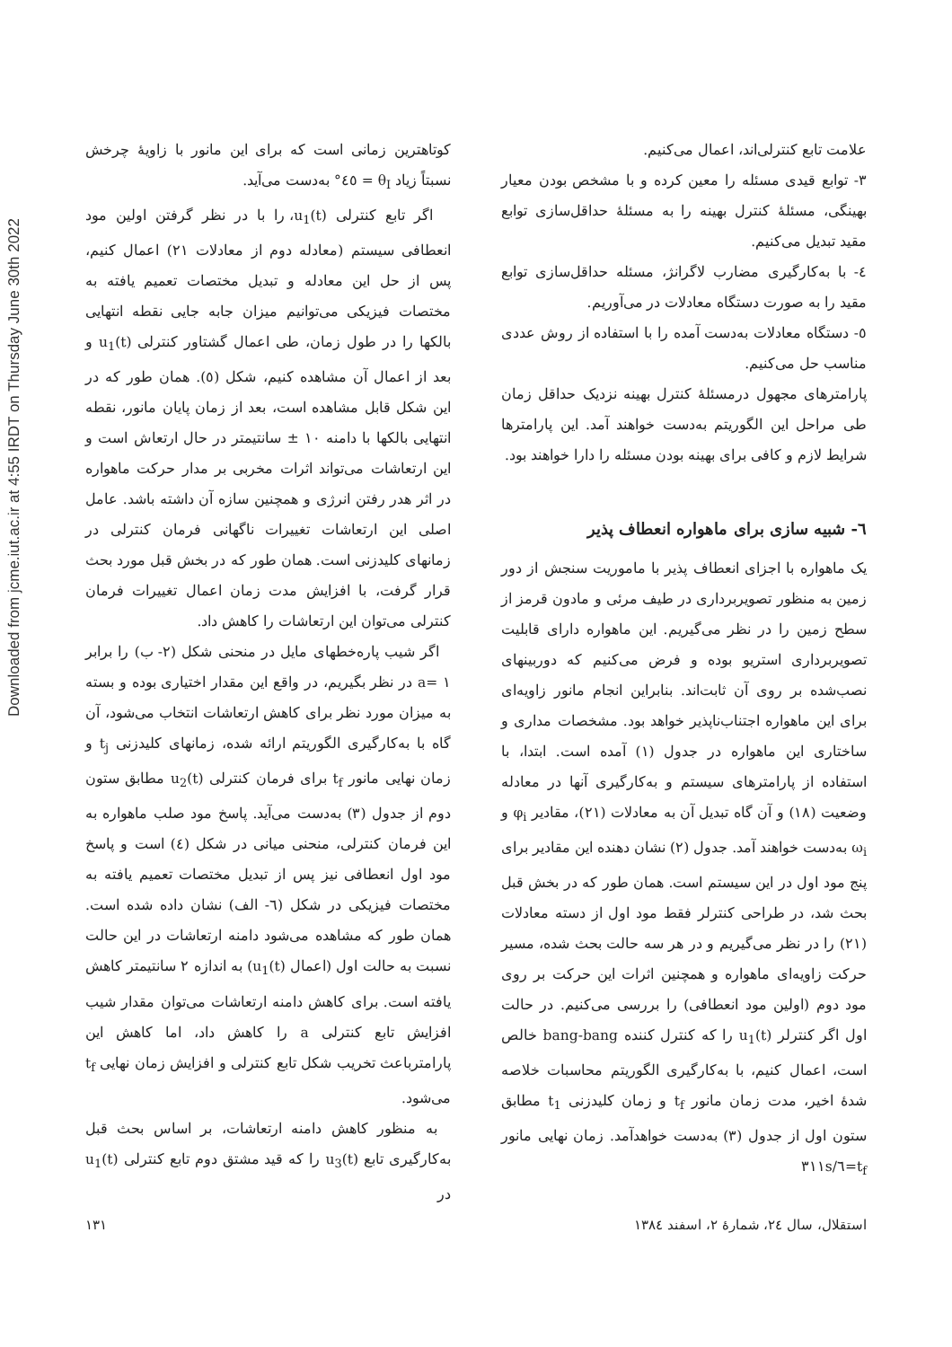Downloaded from jcme.iut.ac.ir at 4:55 IRDT on Thursday June 30th 2022
علامت تابع کنترلی‌اند، اعمال می‌کنیم.
۳- توابع قیدی مسئله را معین کرده و با مشخص بودن معیار بهینگی، مسئلهٔ کنترل بهینه را به مسئلهٔ حداقل‌سازی توابع مقید تبدیل می‌کنیم.
٤- با به‌کارگیری مضارب لاگرانژ، مسئله حداقل‌سازی توابع مقید را به صورت دستگاه معادلات در می‌آوریم.
٥- دستگاه معادلات به‌دست آمده را با استفاده از روش عددی مناسب حل می‌کنیم.
پارامترهای مجهول درمسئلهٔ کنترل بهینه نزدیک حداقل زمان طی مراحل این الگوریتم به‌دست خواهند آمد. این پارامترها شرایط لازم و کافی برای بهینه بودن مسئله را دارا خواهند بود.
٦- شبیه سازی برای ماهواره انعطاف پذیر
یک ماهواره با اجزای انعطاف پذیر با ماموریت سنجش از دور زمین به منظور تصویربرداری در طیف مرئی و مادون قرمز از سطح زمین را در نظر می‌گیریم. این ماهواره دارای قابلیت تصویربرداری استریو بوده و فرض می‌کنیم که دوربینهای نصب‌شده بر روی آن ثابت‌اند. بنابراین انجام مانور زاویه‌ای برای این ماهواره اجتناب‌ناپذیر خواهد بود. مشخصات مداری و ساختاری این ماهواره در جدول (۱) آمده است. ابتدا، با استفاده از پارامترهای سیستم و به‌کارگیری آنها در معادله وضعیت (۱۸) و آن گاه تبدیل آن به معادلات (۲۱)، مقادیر φ<sub>i</sub> و ω<sub>i</sub> به‌دست خواهند آمد. جدول (۲) نشان دهنده این مقادیر برای پنج مود اول در این سیستم است. همان طور که در بخش قبل بحث شد، در طراحی کنترلر فقط مود اول از دسته معادلات (۲۱) را در نظر می‌گیریم و در هر سه حالت بحث شده، مسیر حرکت زاویه‌ای ماهواره و همچنین اثرات این حرکت بر روی مود دوم (اولین مود انعطافی) را بررسی می‌کنیم. در حالت اول اگر کنترلر u<sub>1</sub>(t) را که کنترل کننده bang-bang خالص است، اعمال کنیم، با به‌کارگیری الگوریتم محاسبات خلاصه شدهٔ اخیر، مدت زمان مانور t<sub>f</sub> و زمان کلیدزنی t<sub>1</sub> مطابق ستون اول از جدول (۳) به‌دست خواهدآمد. زمان نهایی مانور t<sub>f</sub>=٦/۳۱۱s
کوتاهترین زمانی است که برای این مانور با زاویهٔ چرخش نسبتاً زیاد θ<sub>I</sub> = ٤٥° به‌دست می‌آید.
اگر تابع کنترلی u<sub>1</sub>(t)، را با در نظر گرفتن اولین مود انعطافی سیستم (معادله دوم از معادلات ۲۱) اعمال کنیم، پس از حل این معادله و تبدیل مختصات تعمیم یافته به مختصات فیزیکی می‌توانیم میزان جابه جایی نقطه انتهایی بالکها را در طول زمان، طی اعمال گشتاور کنترلی u<sub>1</sub>(t) و بعد از اعمال آن مشاهده کنیم، شکل (٥). همان طور که در این شکل قابل مشاهده است، بعد از زمان پایان مانور، نقطه انتهایی بالکها با دامنه ۱۰ ± سانتیمتر در حال ارتعاش است و این ارتعاشات می‌تواند اثرات مخربی بر مدار حرکت ماهواره در اثر هدر رفتن انرژی و همچنین سازه آن داشته باشد. عامل اصلی این ارتعاشات تغییرات ناگهانی فرمان کنترلی در زمانهای کلیدزنی است. همان طور که در بخش قبل مورد بحث قرار گرفت، با افزایش مدت زمان اعمال تغییرات فرمان کنترلی می‌توان این ارتعاشات را کاهش داد.
اگر شیب پاره‌خطهای مایل در منحنی شکل (۲- ب) را برابر a= ۱ در نظر بگیریم، در واقع این مقدار اختیاری بوده و بسته به میزان مورد نظر برای کاهش ارتعاشات انتخاب می‌شود، آن گاه با به‌کارگیری الگوریتم ارائه شده، زمانهای کلیدزنی t<sub>j</sub> و زمان نهایی مانور t<sub>f</sub> برای فرمان کنترلی u<sub>2</sub>(t) مطابق ستون دوم از جدول (۳) به‌دست می‌آید. پاسخ مود صلب ماهواره به این فرمان کنترلی، منحنی میانی در شکل (٤) است و پاسخ مود اول انعطافی نیز پس از تبدیل مختصات تعمیم یافته به مختصات فیزیکی در شکل (٦- الف) نشان داده شده است. همان طور که مشاهده می‌شود دامنه ارتعاشات در این حالت نسبت به حالت اول (اعمال u<sub>1</sub>(t)) به اندازه ۲ سانتیمتر کاهش یافته است. برای کاهش دامنه ارتعاشات می‌توان مقدار شیب افزایش تابع کنترلی a را کاهش داد، اما کاهش این پارامترباعث تخریب شکل تابع کنترلی و افزایش زمان نهایی t<sub>f</sub> می‌شود.
به منظور کاهش دامنه ارتعاشات، بر اساس بحث قبل به‌کارگیری تابع u<sub>3</sub>(t) را که قید مشتق دوم تابع کنترلی u<sub>1</sub>(t) در
استقلال، سال ۲٤، شمارهٔ ۲، اسفند ۱۳۸٤ ۱۳۱